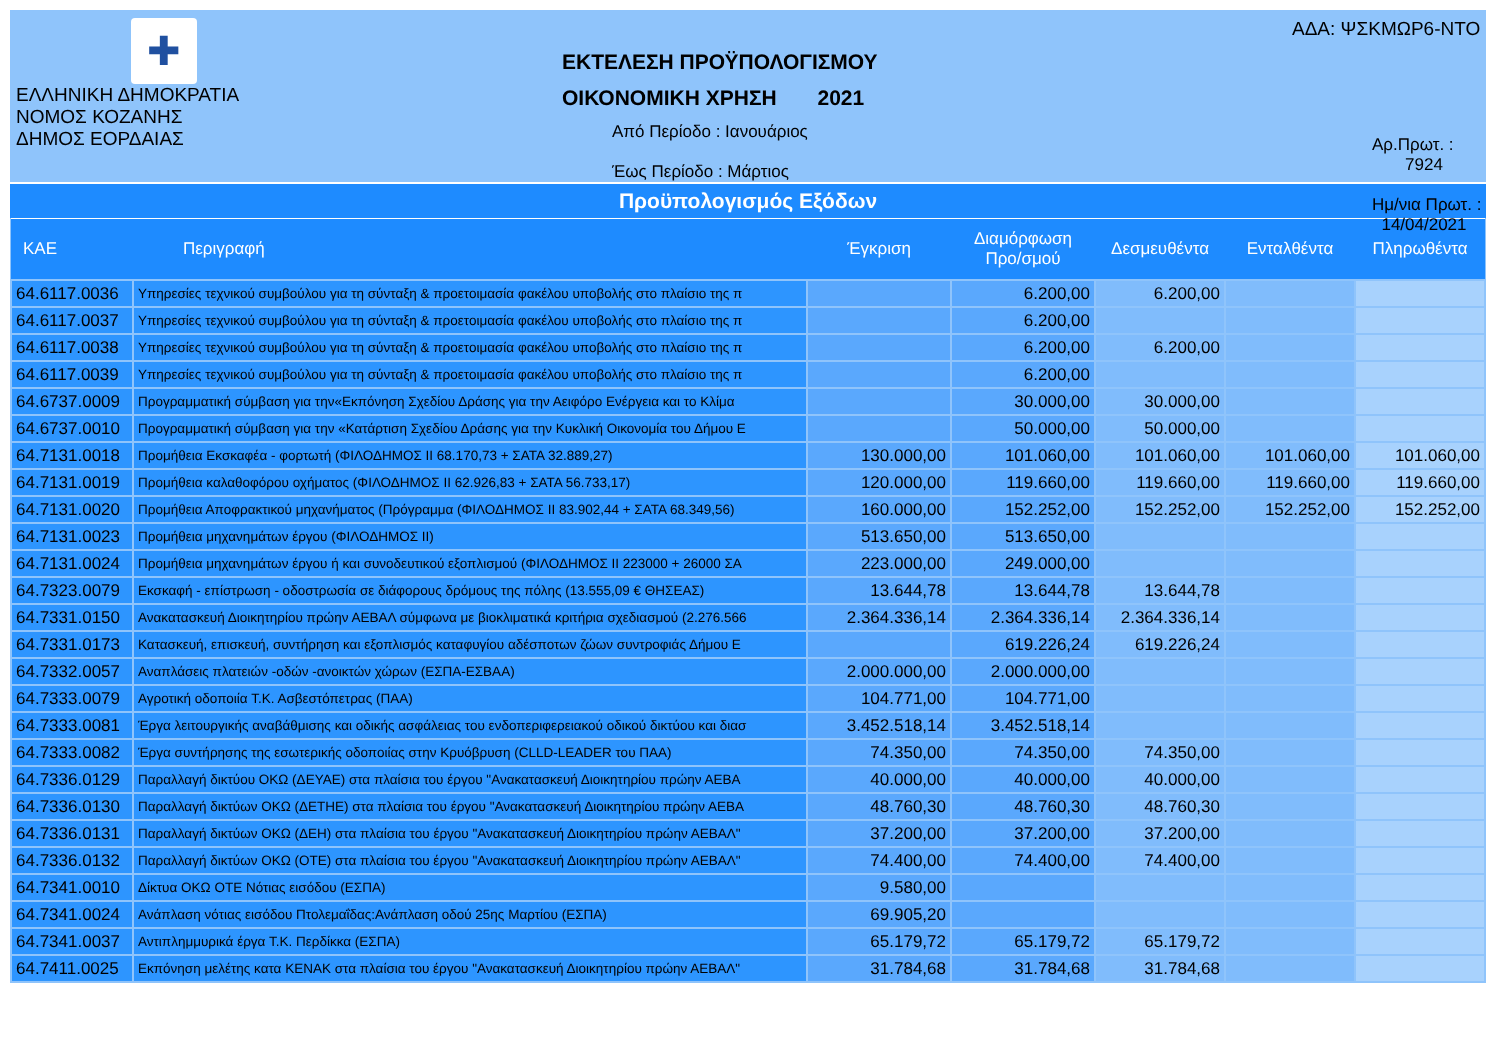✚
ΕΛΛΗΝΙΚΗ ΔΗΜΟΚΡΑΤΙΑ
ΝΟΜΟΣ ΚΟΖΑΝΗΣ
ΔΗΜΟΣ ΕΟΡΔΑΙΑΣ
ΕΚΤΕΛΕΣΗ ΠΡΟΫΠΟΛΟΓΙΣΜΟΥ
ΟΙΚΟΝΟΜΙΚΗ ΧΡΗΣΗ 2021
Από Περίοδο : Ιανουάριος
Έως Περίοδο : Μάρτιος
ΑΔΑ: ΨΣΚΜΩΡ6-ΝΤΟ
Αρ.Πρωτ. : 7924
Ημ/νια Πρωτ. : 14/04/2021
Προϋπολογισμός Εξόδων
| ΚΑΕ | Περιγραφή | Έγκριση | Διαμόρφωση Προ/σμού | Δεσμευθέντα | Ενταλθέντα | Πληρωθέντα |
| --- | --- | --- | --- | --- | --- | --- |
| 64.6117.0036 | Υπηρεσίες τεχνικού συμβούλου για τη σύνταξη & προετοιμασία φακέλου υποβολής στο πλαίσιο της π | | 6.200,00 | 6.200,00 | | |
| 64.6117.0037 | Υπηρεσίες τεχνικού συμβούλου για τη σύνταξη & προετοιμασία φακέλου υποβολής στο πλαίσιο της π | | 6.200,00 | | | |
| 64.6117.0038 | Υπηρεσίες τεχνικού συμβούλου για τη σύνταξη & προετοιμασία φακέλου υποβολής στο πλαίσιο της π | | 6.200,00 | 6.200,00 | | |
| 64.6117.0039 | Υπηρεσίες τεχνικού συμβούλου για τη σύνταξη & προετοιμασία φακέλου υποβολής στο πλαίσιο της π | | 6.200,00 | | | |
| 64.6737.0009 | Προγραμματική σύμβαση για την«Εκπόνηση Σχεδίου Δράσης για την Αειφόρο Ενέργεια και το Κλίμα | | 30.000,00 | 30.000,00 | | |
| 64.6737.0010 | Προγραμματική σύμβαση για την «Κατάρτιση Σχεδίου Δράσης για την Κυκλική Οικονομία του Δήμου Ε | | 50.000,00 | 50.000,00 | | |
| 64.7131.0018 | Προμήθεια Εκσκαφέα - φορτωτή (ΦΙΛΟΔΗΜΟΣ ΙΙ 68.170,73 + ΣΑΤΑ 32.889,27) | 130.000,00 | 101.060,00 | 101.060,00 | 101.060,00 | 101.060,00 |
| 64.7131.0019 | Προμήθεια καλαθοφόρου οχήματος (ΦΙΛΟΔΗΜΟΣ ΙΙ 62.926,83 + ΣΑΤΑ 56.733,17) | 120.000,00 | 119.660,00 | 119.660,00 | 119.660,00 | 119.660,00 |
| 64.7131.0020 | Προμήθεια Αποφρακτικού μηχανήματος (Πρόγραμμα (ΦΙΛΟΔΗΜΟΣ ΙΙ 83.902,44 + ΣΑΤΑ 68.349,56) | 160.000,00 | 152.252,00 | 152.252,00 | 152.252,00 | 152.252,00 |
| 64.7131.0023 | Προμήθεια μηχανημάτων έργου (ΦΙΛΟΔΗΜΟΣ ΙΙ) | 513.650,00 | 513.650,00 | | | |
| 64.7131.0024 | Προμήθεια μηχανημάτων έργου ή και συνοδευτικού εξοπλισμού (ΦΙΛΟΔΗΜΟΣ ΙΙ 223000 + 26000 ΣΑ | 223.000,00 | 249.000,00 | | | |
| 64.7323.0079 | Εκσκαφή - επίστρωση - οδοστρωσία σε διάφορους δρόμους της πόλης (13.555,09 € ΘΗΣΕΑΣ) | 13.644,78 | 13.644,78 | 13.644,78 | | |
| 64.7331.0150 | Ανακατασκευή Διοικητηρίου πρώην ΑΕΒΑΛ σύμφωνα με βιοκλιματικά κριτήρια σχεδιασμού (2.276.566 | 2.364.336,14 | 2.364.336,14 | 2.364.336,14 | | |
| 64.7331.0173 | Κατασκευή, επισκευή, συντήρηση και εξοπλισμός καταφυγίου αδέσποτων ζώων συντροφιάς Δήμου Ε | | 619.226,24 | 619.226,24 | | |
| 64.7332.0057 | Αναπλάσεις πλατειών -οδών -ανοικτών χώρων (ΕΣΠΑ-ΕΣΒΑΑ) | 2.000.000,00 | 2.000.000,00 | | | |
| 64.7333.0079 | Αγροτική οδοποιία Τ.Κ. Ασβεστόπετρας (ΠΑΑ) | 104.771,00 | 104.771,00 | | | |
| 64.7333.0081 | Έργα λειτουργικής αναβάθμισης και οδικής ασφάλειας του ενδοπεριφερειακού οδικού δικτύου και διασ | 3.452.518,14 | 3.452.518,14 | | | |
| 64.7333.0082 | Έργα συντήρησης της εσωτερικής οδοποιίας στην Κρυόβρυση (CLLD-LEADER του ΠΑΑ) | 74.350,00 | 74.350,00 | 74.350,00 | | |
| 64.7336.0129 | Παραλλαγή δικτύου ΟΚΩ (ΔΕΥΑΕ) στα πλαίσια του έργου "Ανακατασκευή Διοικητηρίου πρώην ΑΕΒΑ | 40.000,00 | 40.000,00 | 40.000,00 | | |
| 64.7336.0130 | Παραλλαγή δικτύων ΟΚΩ (ΔΕΤΗΕ) στα πλαίσια του έργου "Ανακατασκευή Διοικητηρίου πρώην ΑΕΒΑ | 48.760,30 | 48.760,30 | 48.760,30 | | |
| 64.7336.0131 | Παραλλαγή δικτύων ΟΚΩ (ΔΕΗ) στα πλαίσια του έργου "Ανακατασκευή Διοικητηρίου πρώην ΑΕΒΑΛ" | 37.200,00 | 37.200,00 | 37.200,00 | | |
| 64.7336.0132 | Παραλλαγή δικτύων ΟΚΩ (ΟΤΕ) στα πλαίσια του έργου "Ανακατασκευή Διοικητηρίου πρώην ΑΕΒΑΛ" | 74.400,00 | 74.400,00 | 74.400,00 | | |
| 64.7341.0010 | Δίκτυα ΟΚΩ ΟΤΕ Νότιας εισόδου (ΕΣΠΑ) | 9.580,00 | | | | |
| 64.7341.0024 | Ανάπλαση νότιας εισόδου Πτολεμαΐδας:Ανάπλαση οδού 25ης Μαρτίου (ΕΣΠΑ) | 69.905,20 | | | | |
| 64.7341.0037 | Αντιπλημμυρικά έργα Τ.Κ. Περδίκκα (ΕΣΠΑ) | 65.179,72 | 65.179,72 | 65.179,72 | | |
| 64.7411.0025 | Εκπόνηση μελέτης κατα ΚΕΝΑΚ στα πλαίσια του έργου "Ανακατασκευή Διοικητηρίου πρώην ΑΕΒΑΛ" | 31.784,68 | 31.784,68 | 31.784,68 | | |